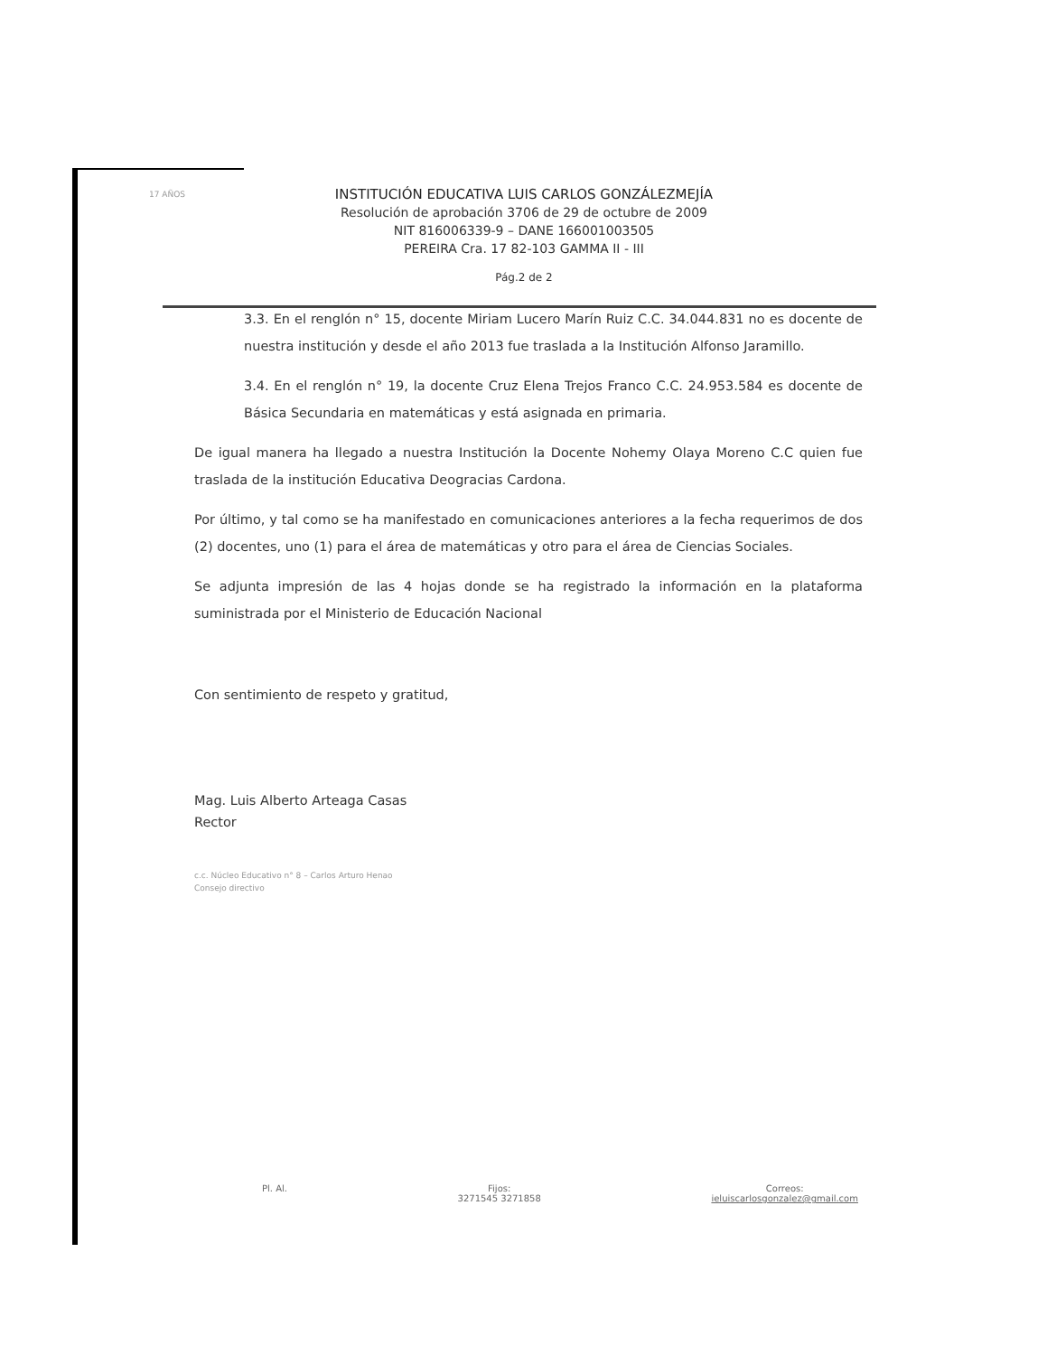17 AÑOS
INSTITUCIÓN EDUCATIVA LUIS CARLOS GONZÁLEZMEJÍA
Resolución de aprobación 3706 de 29 de octubre de 2009
NIT 816006339-9 – DANE 166001003505
PEREIRA Cra. 17 82-103 GAMMA II - III
Pág.2 de 2
3.3. En el renglón n° 15, docente Miriam Lucero Marín Ruiz C.C. 34.044.831 no es docente de nuestra institución y desde el año 2013 fue traslada a la Institución Alfonso Jaramillo.
3.4. En el renglón n° 19, la docente Cruz Elena Trejos Franco C.C. 24.953.584 es docente de Básica Secundaria en matemáticas y está asignada en primaria.
De igual manera ha llegado a nuestra Institución la Docente Nohemy Olaya Moreno C.C quien fue traslada de la institución Educativa Deogracias Cardona.
Por último, y tal como se ha manifestado en comunicaciones anteriores a la fecha requerimos de dos (2) docentes, uno (1) para el área de matemáticas y otro para el área de Ciencias Sociales.
Se adjunta impresión de las 4 hojas donde se ha registrado la información en la plataforma suministrada por el Ministerio de Educación Nacional
Con sentimiento de respeto y gratitud,
Mag. Luis Alberto Arteaga Casas
Rector
c.c. Núcleo Educativo n° 8 – Carlos Arturo Henao
Consejo directivo
Pl. Al. Fijos:
3271545 3271858
Correos:
ieluiscarlosgonzalez@gmail.com